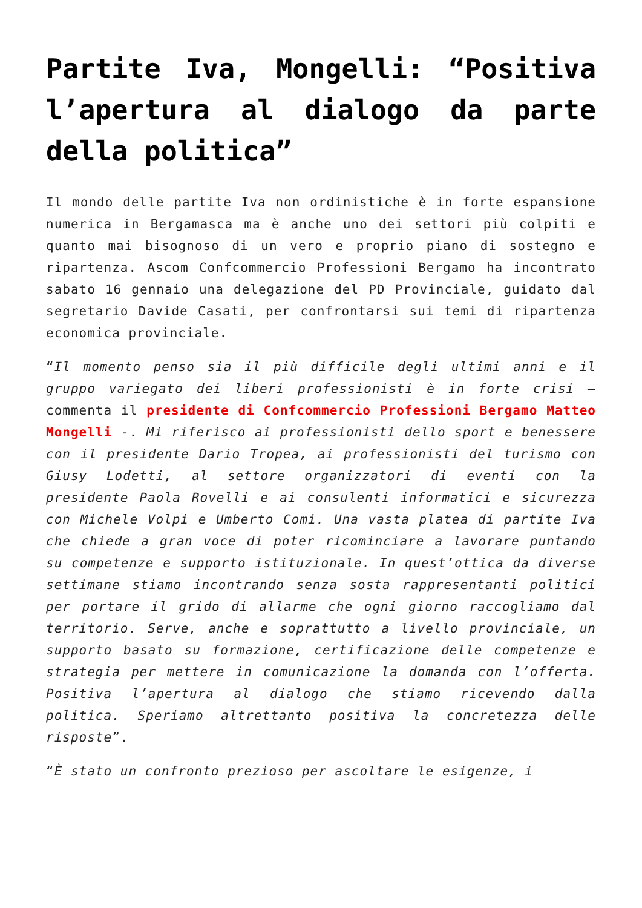Partite Iva, Mongelli: “Positiva l’apertura al dialogo da parte della politica”
Il mondo delle partite Iva non ordinistiche è in forte espansione numerica in Bergamasca ma è anche uno dei settori più colpiti e quanto mai bisognoso di un vero e proprio piano di sostegno e ripartenza. Ascom Confcommercio Professioni Bergamo ha incontrato sabato 16 gennaio una delegazione del PD Provinciale, guidato dal segretario Davide Casati, per confrontarsi sui temi di ripartenza economica provinciale.
“Il momento penso sia il più difficile degli ultimi anni e il gruppo variegato dei liberi professionisti è in forte crisi – commenta il presidente di Confcommercio Professioni Bergamo Matteo Mongelli -. Mi riferisco ai professionisti dello sport e benessere con il presidente Dario Tropea, ai professionisti del turismo con Giusy Lodetti, al settore organizzatori di eventi con la presidente Paola Rovelli e ai consulenti informatici e sicurezza con Michele Volpi e Umberto Comi. Una vasta platea di partite Iva che chiede a gran voce di poter ricominciare a lavorare puntando su competenze e supporto istituzionale. In quest’ottica da diverse settimane stiamo incontrando senza sosta rappresentanti politici per portare il grido di allarme che ogni giorno raccogliamo dal territorio. Serve, anche e soprattutto a livello provinciale, un supporto basato su formazione, certificazione delle competenze e strategia per mettere in comunicazione la domanda con l’offerta. Positiva l’apertura al dialogo che stiamo ricevendo dalla politica. Speriamo altrettanto positiva la concretezza delle risposte”.
“È stato un confronto prezioso per ascoltare le esigenze, i